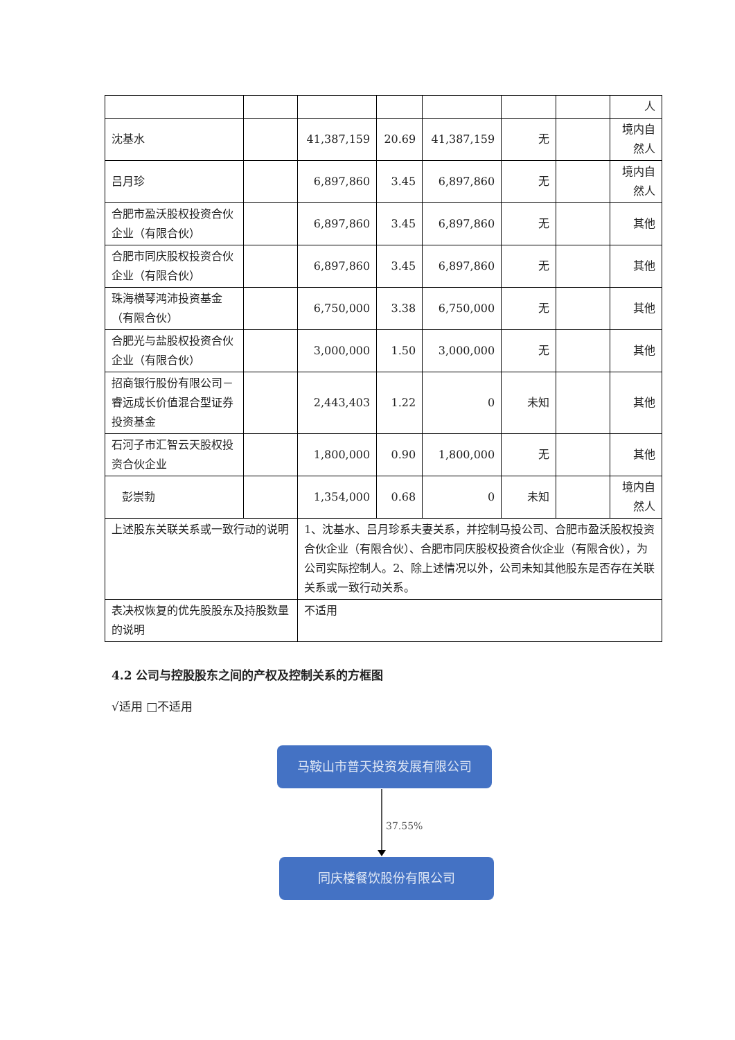| | | | | | | | 人 |
| 沈基水 | | 41,387,159 | 20.69 | 41,387,159 | 无 | | 境内自然人 |
| 吕月珍 | | 6,897,860 | 3.45 | 6,897,860 | 无 | | 境内自然人 |
| 合肥市盈沃股权投资合伙企业（有限合伙） | | 6,897,860 | 3.45 | 6,897,860 | 无 | | 其他 |
| 合肥市同庆股权投资合伙企业（有限合伙） | | 6,897,860 | 3.45 | 6,897,860 | 无 | | 其他 |
| 珠海横琴鸿沛投资基金（有限合伙） | | 6,750,000 | 3.38 | 6,750,000 | 无 | | 其他 |
| 合肥光与盐股权投资合伙企业（有限合伙） | | 3,000,000 | 1.50 | 3,000,000 | 无 | | 其他 |
| 招商银行股份有限公司－睿远成长价值混合型证券投资基金 | | 2,443,403 | 1.22 | 0 | 未知 | | 其他 |
| 石河子市汇智云天股权投资合伙企业 | | 1,800,000 | 0.90 | 1,800,000 | 无 | | 其他 |
| 彭崇勃 | | 1,354,000 | 0.68 | 0 | 未知 | | 境内自然人 |
| 上述股东关联关系或一致行动的说明 | | 1、沈基水、吕月珍系夫妻关系，并控制马投公司、合肥市盈沃股权投资合伙企业（有限合伙）、合肥市同庆股权投资合伙企业（有限合伙），为公司实际控制人。2、除上述情况以外，公司未知其他股东是否存在关联关系或一致行动关系。 | | | | | |
| 表决权恢复的优先股股东及持股数量的说明 | | 不适用 | | | | | |
4.2 公司与控股股东之间的产权及控制关系的方框图
√适用 □不适用
马鞍山市普天投资发展有限公司
37.55%
同庆楼餐饮股份有限公司